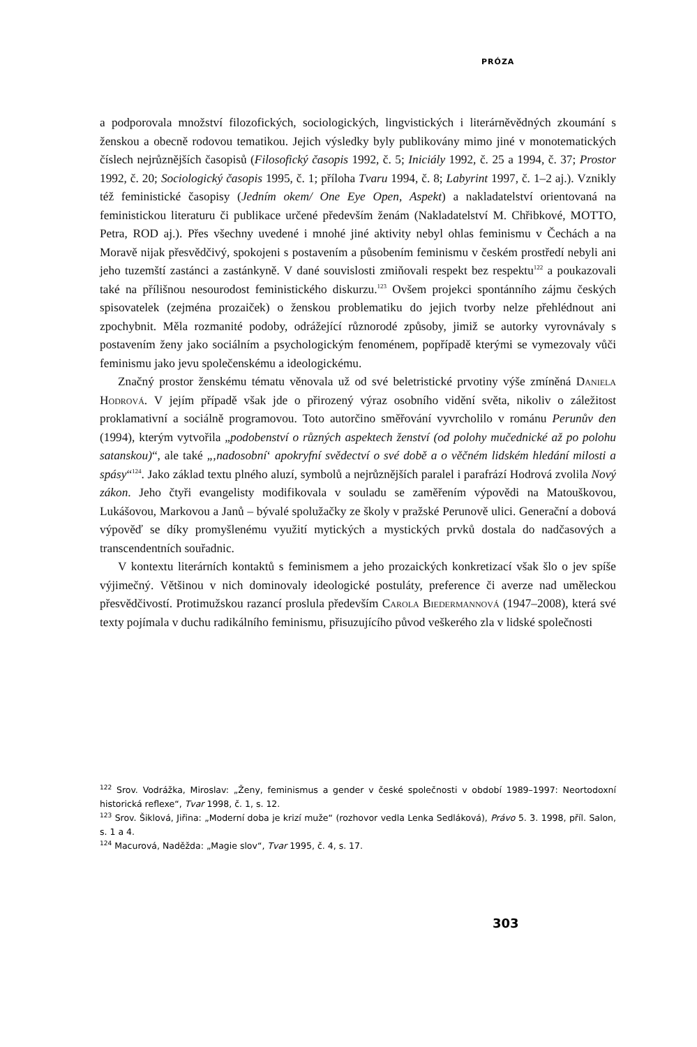PRÓZA
a podporovala množství filozofických, sociologických, lingvistických i literárněvědných zkoumání s ženskou a obecně rodovou tematikou. Jejich výsledky byly publikovány mimo jiné v monotematických číslech nejrůznějších časopisů (Filosofický časopis 1992, č. 5; Iniciály 1992, č. 25 a 1994, č. 37; Prostor 1992, č. 20; Sociologický časopis 1995, č. 1; příloha Tvaru 1994, č. 8; Labyrint 1997, č. 1–2 aj.). Vznikly též feministické časopisy (Jedním okem/ One Eye Open, Aspekt) a nakladatelství orientovaná na feministickou literaturu či publikace určené především ženám (Nakladatelství M. Chřibkové, MOTTO, Petra, ROD aj.). Přes všechny uvedené i mnohé jiné aktivity nebyl ohlas feminismu v Čechách a na Moravě nijak přesvědčivý, spokojeni s postavením a působením feminismu v českém prostředí nebyli ani jeho tuzemští zastánci a zastánkyně. V dané souvislosti zmiňovali respekt bez respektu<sup>122</sup> a poukazovali také na přílišnou nesourodost feministického diskurzu.<sup>123</sup> Ovšem projekci spontánního zájmu českých spisovatelek (zejména prozaiček) o ženskou problematiku do jejich tvorby nelze přehlédnout ani zpochybnit. Měla rozmanité podoby, odrážející různorodé způsoby, jimiž se autorky vyrovnávaly s postavením ženy jako sociálním a psychologickým fenoménem, popřípadě kterými se vymezovaly vůči feminismu jako jevu společenskému a ideologickému.
Značný prostor ženskému tématu věnovala už od své beletristické prvotiny výše zmíněná Daniela Hodrová. V jejím případě však jde o přirozený výraz osobního vidění světa, nikoliv o záležitost proklamativní a sociálně programovou. Toto autorčino směřování vyvrcholilo v románu Perunův den (1994), kterým vytvořila „podobenství o různých aspektech ženství (od polohy mučednické až po polohu satanskou)“, ale také „‚nadosobní‘ apokryfní svědectví o své době a o věčném lidském hledání milosti a spásy“<sup>124</sup>. Jako základ textu plného aluzí, symbolů a nejrůznějších paralel i parafrází Hodrová zvolila Nový zákon. Jeho čtyři evangelisty modifikovala v souladu se zaměřením výpovědi na Matouškovou, Lukášovou, Markovou a Janů – bývalé spolužačky ze školy v pražské Perunově ulici. Generační a dobová výpověď se díky promyšlenému využití mytických a mystických prvků dostala do nadčasových a transcendentních souřadnic.
V kontextu literárních kontaktů s feminismem a jeho prozaických konkretizací však šlo o jev spíše výjimečný. Většinou v nich dominovaly ideologické postuláty, preference či averze nad uměleckou přesvědčivostí. Protimužskou razancí proslula především Carola Biedermannová (1947–2008), která své texty pojímala v duchu radikálního feminismu, přisuzujícího původ veškerého zla v lidské společnosti
<sup>122</sup> Srov. Vodrážka, Miroslav: „Ženy, feminismus a gender v české společnosti v období 1989–1997: Neortodoxní historická reflexe“, Tvar 1998, č. 1, s. 12.
<sup>123</sup> Srov. Šiklová, Jiřina: „Moderní doba je krizí muže“ (rozhovor vedla Lenka Sedláková), Právo 5. 3. 1998, příl. Salon, s. 1 a 4.
<sup>124</sup> Macurová, Naděžda: „Magie slov“, Tvar 1995, č. 4, s. 17.
303